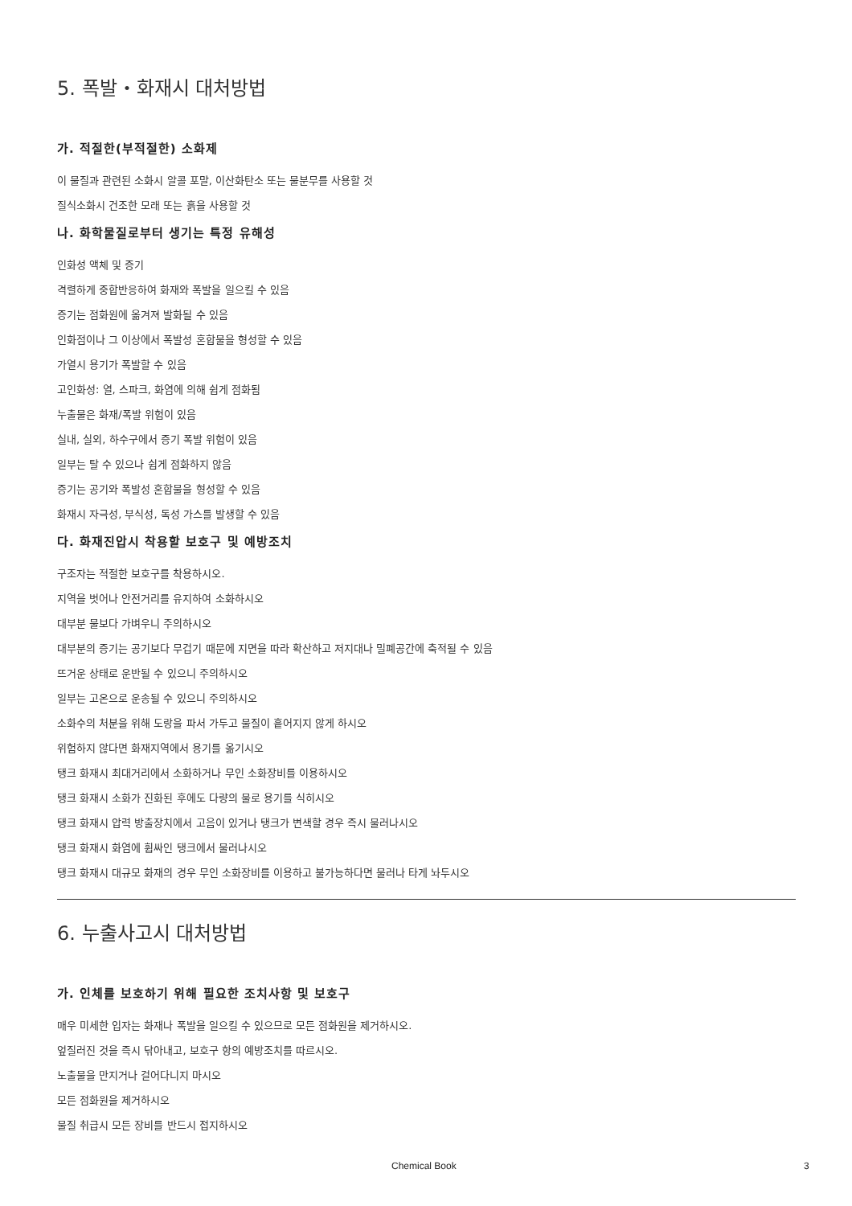5. 폭발・화재시 대처방법
가. 적절한(부적절한) 소화제
이 물질과 관련된 소화시 알콜 포말, 이산화탄소 또는 물분무를 사용할 것
질식소화시 건조한 모래 또는 흙을 사용할 것
나. 화학물질로부터 생기는 특정 유해성
인화성 액체 및 증기
격렬하게 중합반응하여 화재와 폭발을 일으킬 수 있음
증기는 점화원에 옮겨져 발화될 수 있음
인화점이나 그 이상에서 폭발성 혼합물을 형성할 수 있음
가열시 용기가 폭발할 수 있음
고인화성: 열, 스파크, 화염에 의해 쉽게 점화됨
누출물은 화재/폭발 위험이 있음
실내, 실외, 하수구에서 증기 폭발 위험이 있음
일부는 탈 수 있으나 쉽게 점화하지 않음
증기는 공기와 폭발성 혼합물을 형성할 수 있음
화재시 자극성, 부식성, 독성 가스를 발생할 수 있음
다. 화재진압시 착용할 보호구 및 예방조치
구조자는 적절한 보호구를 착용하시오.
지역을 벗어나 안전거리를 유지하여 소화하시오
대부분 물보다 가벼우니 주의하시오
대부분의 증기는 공기보다 무겁기 때문에 지면을 따라 확산하고 저지대나 밀폐공간에 축적될 수 있음
뜨거운 상태로 운반될 수 있으니 주의하시오
일부는 고온으로 운송될 수 있으니 주의하시오
소화수의 처분을 위해 도랑을 파서 가두고 물질이 흩어지지 않게 하시오
위험하지 않다면 화재지역에서 용기를 옮기시오
탱크 화재시 최대거리에서 소화하거나 무인 소화장비를 이용하시오
탱크 화재시 소화가 진화된 후에도 다량의 물로 용기를 식히시오
탱크 화재시 압력 방출장치에서 고음이 있거나 탱크가 변색할 경우 즉시 물러나시오
탱크 화재시 화염에 휩싸인 탱크에서 물러나시오
탱크 화재시 대규모 화재의 경우 무인 소화장비를 이용하고 불가능하다면 물러나 타게 놔두시오
6. 누출사고시 대처방법
가. 인체를 보호하기 위해 필요한 조치사항 및 보호구
매우 미세한 입자는 화재나 폭발을 일으킬 수 있으므로 모든 점화원을 제거하시오.
엎질러진 것을 즉시 닦아내고, 보호구 항의 예방조치를 따르시오.
노출물을 만지거나 걸어다니지 마시오
모든 점화원을 제거하시오
물질 취급시 모든 장비를 반드시 접지하시오
Chemical Book 3